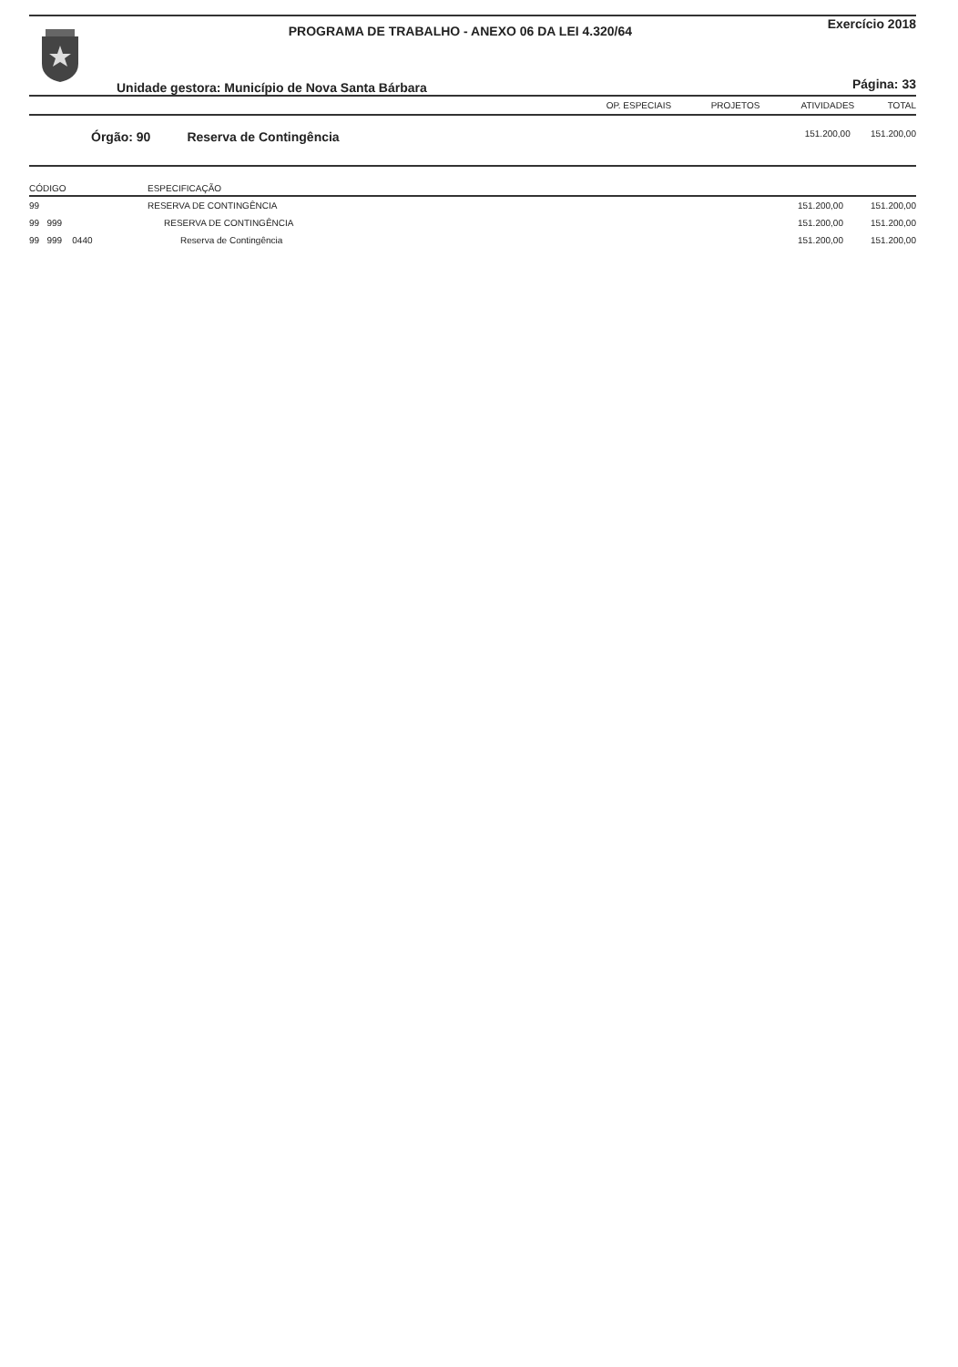PROGRAMA DE TRABALHO - ANEXO 06 DA LEI 4.320/64
Unidade gestora: Município de Nova Santa Bárbara
Exercício 2018
Página: 33
| | OP. ESPECIAIS | PROJETOS | ATIVIDADES | TOTAL |
| --- | --- | --- | --- | --- |
Órgão: 90 Reserva de Contingência
151.200,00 151.200,00
| CÓDIGO | ESPECIFICAÇÃO | | |
| --- | --- | --- | --- |
| 99 | RESERVA DE CONTINGÊNCIA | 151.200,00 | 151.200,00 |
| 99 999 | RESERVA DE CONTINGÊNCIA | 151.200,00 | 151.200,00 |
| 99 999 0440 | Reserva de Contingência | 151.200,00 | 151.200,00 |